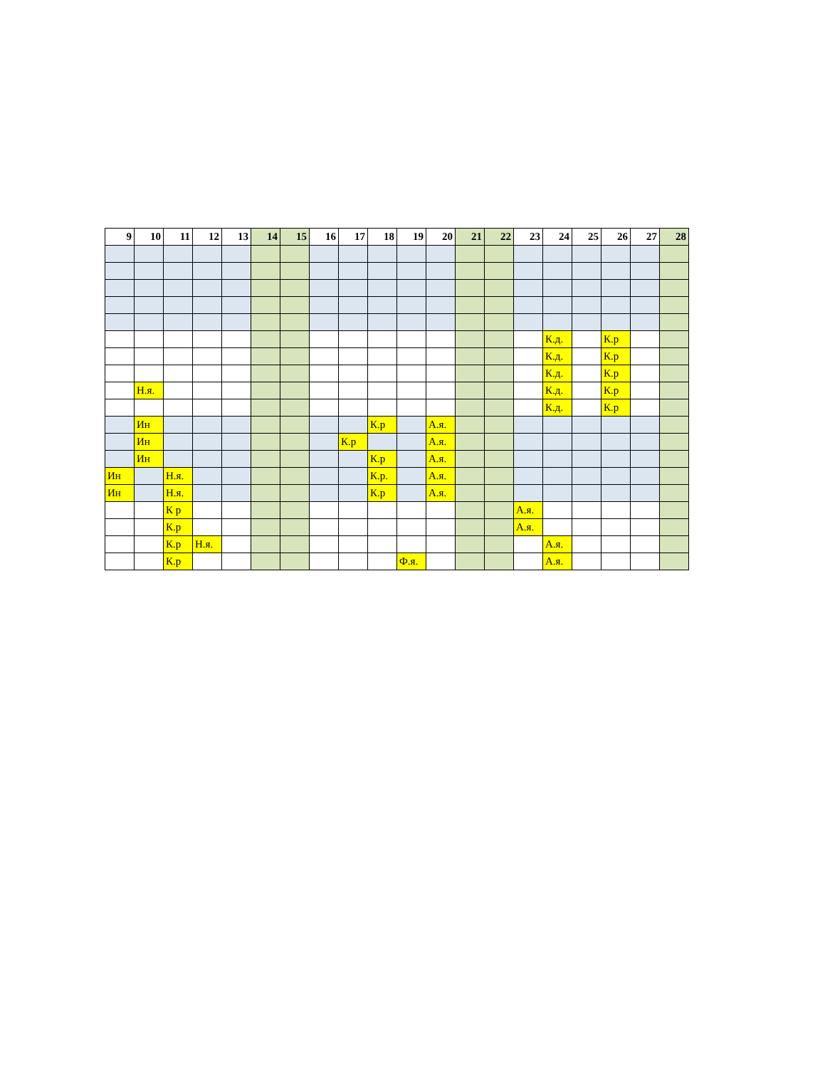| 9 | 10 | 11 | 12 | 13 | 14 | 15 | 16 | 17 | 18 | 19 | 20 | 21 | 22 | 23 | 24 | 25 | 26 | 27 | 28 |
| --- | --- | --- | --- | --- | --- | --- | --- | --- | --- | --- | --- | --- | --- | --- | --- | --- | --- | --- | --- |
| | | | | | | | | | | | | | | | К.д. | | К.р | | |
| | | | | | | | | | | | | | | | К.д. | | К.р | | |
| | | | | | | | | | | | | | | | К.д. | | К.р | | |
| | Н.я. | | | | | | | | | | | | | | К.д. | | К.р | | |
| | | | | | | | | | | | | | | | К.д. | | К.р | | |
| | Ин | | | | | | | | К.р | | А.я. | | | | | | | | |
| | Ин | | | | | | | К.р | | | А.я. | | | | | | | | |
| | Ин | | | | | | | | К.р | | А.я. | | | | | | | | |
| Ин | | Н.я. | | | | | | | К.р. | | А.я. | | | | | | | | |
| Ин | | Н.я. | | | | | | | К.р | | А.я. | | | | | | | | |
| | | К р | | | | | | | | | | | | А.я. | | | | | |
| | | К.р | | | | | | | | | | | | А.я. | | | | | |
| | | К.р | Н.я. | | | | | | | | | | | | А.я. | | | | |
| | | К.р | | | | | | | | Ф.я. | | | | | А.я. | | | | |